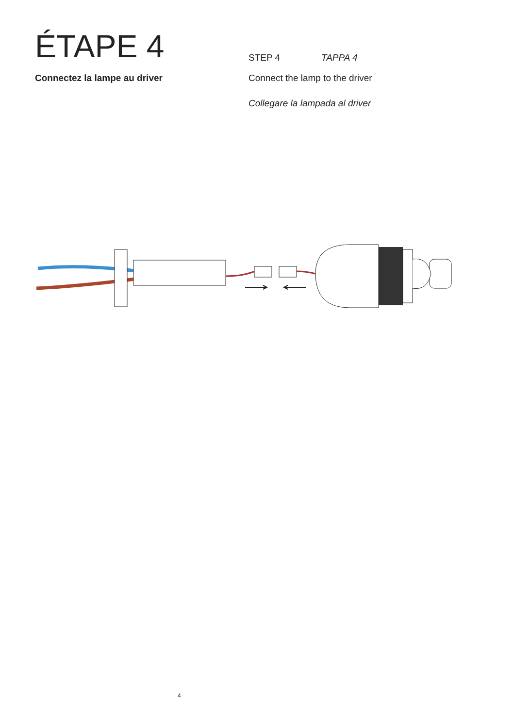ÉTAPE 4
STEP 4 TAPPA 4
Connectez la lampe au driver Connect the lamp to the driver
Collegare la lampada al driver
4